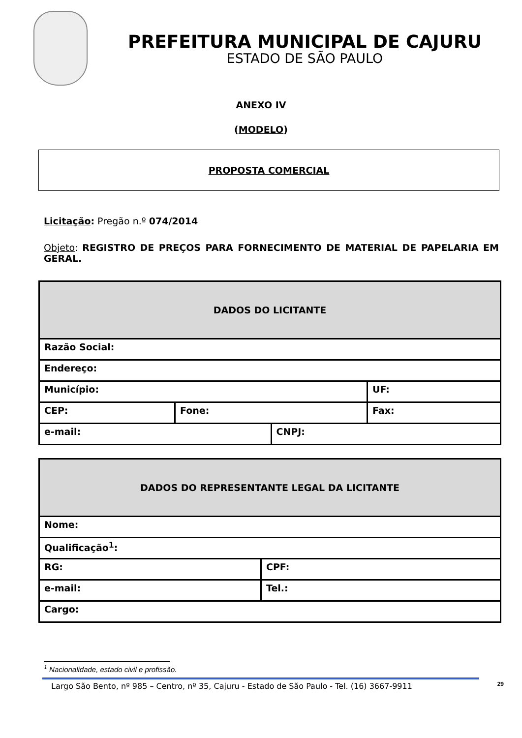PREFEITURA MUNICIPAL DE CAJURU
ESTADO DE SÃO PAULO
ANEXO IV
(MODELO)
PROPOSTA COMERCIAL
Licitação: Pregão n.º 074/2014
Objeto: REGISTRO DE PREÇOS PARA FORNECIMENTO DE MATERIAL DE PAPELARIA EM GERAL.
| DADOS DO LICITANTE | | | |
| --- | --- | --- | --- |
| Razão Social: | | | |
| Endereço: | | | |
| Município: | | | UF: |
| CEP: | Fone: | | Fax: |
| e-mail: | | CNPJ: | |
| DADOS DO REPRESENTANTE LEGAL DA LICITANTE | |
| --- | --- |
| Nome: | |
| Qualificação<sup>1</sup>: | |
| RG: | CPF: |
| e-mail: | Tel.: |
| Cargo: | |
<sup>1</sup> Nacionalidade, estado civil e profissão.
Largo São Bento, nº 985 – Centro, nº 35, Cajuru - Estado de São Paulo - Tel. (16) 3667-9911 29